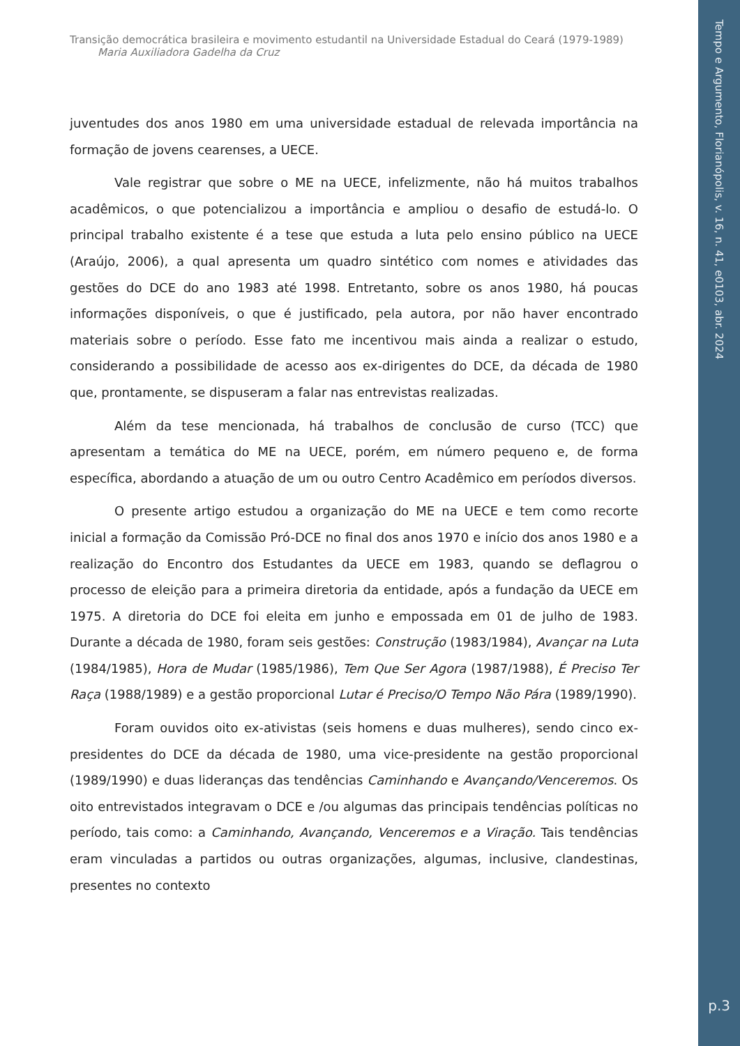Transição democrática brasileira e movimento estudantil na Universidade Estadual do Ceará (1979-1989)
Maria Auxiliadora Gadelha da Cruz
juventudes dos anos 1980 em uma universidade estadual de relevada importância na formação de jovens cearenses, a UECE.
Vale registrar que sobre o ME na UECE, infelizmente, não há muitos trabalhos acadêmicos, o que potencializou a importância e ampliou o desafio de estudá-lo. O principal trabalho existente é a tese que estuda a luta pelo ensino público na UECE (Araújo, 2006), a qual apresenta um quadro sintético com nomes e atividades das gestões do DCE do ano 1983 até 1998. Entretanto, sobre os anos 1980, há poucas informações disponíveis, o que é justificado, pela autora, por não haver encontrado materiais sobre o período. Esse fato me incentivou mais ainda a realizar o estudo, considerando a possibilidade de acesso aos ex-dirigentes do DCE, da década de 1980 que, prontamente, se dispuseram a falar nas entrevistas realizadas.
Além da tese mencionada, há trabalhos de conclusão de curso (TCC) que apresentam a temática do ME na UECE, porém, em número pequeno e, de forma específica, abordando a atuação de um ou outro Centro Acadêmico em períodos diversos.
O presente artigo estudou a organização do ME na UECE e tem como recorte inicial a formação da Comissão Pró-DCE no final dos anos 1970 e início dos anos 1980 e a realização do Encontro dos Estudantes da UECE em 1983, quando se deflagrou o processo de eleição para a primeira diretoria da entidade, após a fundação da UECE em 1975. A diretoria do DCE foi eleita em junho e empossada em 01 de julho de 1983. Durante a década de 1980, foram seis gestões: Construção (1983/1984), Avançar na Luta (1984/1985), Hora de Mudar (1985/1986), Tem Que Ser Agora (1987/1988), É Preciso Ter Raça (1988/1989) e a gestão proporcional Lutar é Preciso/O Tempo Não Pára (1989/1990).
Foram ouvidos oito ex-ativistas (seis homens e duas mulheres), sendo cinco ex-presidentes do DCE da década de 1980, uma vice-presidente na gestão proporcional (1989/1990) e duas lideranças das tendências Caminhando e Avançando/Venceremos. Os oito entrevistados integravam o DCE e /ou algumas das principais tendências políticas no período, tais como: a Caminhando, Avançando, Venceremos e a Viração. Tais tendências eram vinculadas a partidos ou outras organizações, algumas, inclusive, clandestinas, presentes no contexto
Tempo e Argumento, Florianópolis, v. 16, n. 41, e0103, abr. 2024
p.3